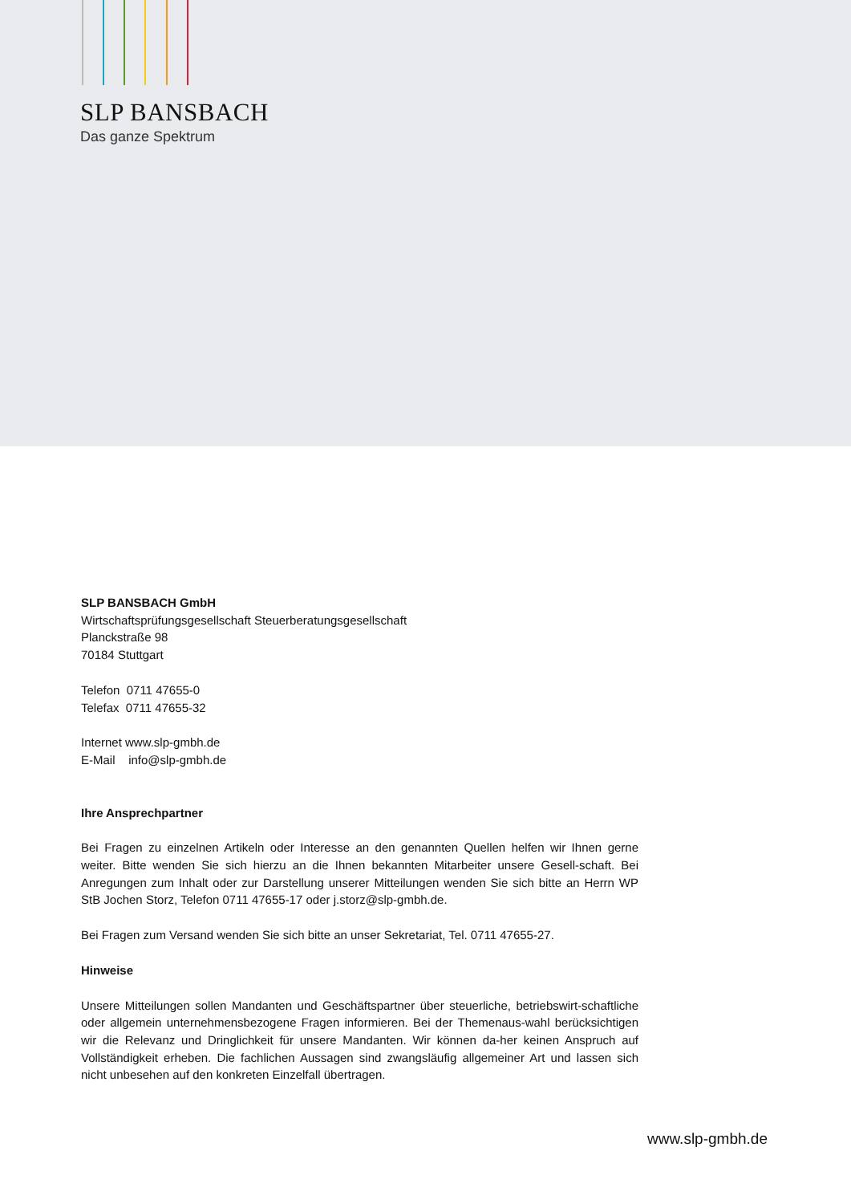SLP BANSBACH
Das ganze Spektrum
SLP BANSBACH GmbH
Wirtschaftsprüfungsgesellschaft Steuerberatungsgesellschaft
Planckstraße 98
70184 Stuttgart
Telefon 0711 47655-0
Telefax 0711 47655-32
Internet www.slp-gmbh.de
E-Mail info@slp-gmbh.de
Ihre Ansprechpartner
Bei Fragen zu einzelnen Artikeln oder Interesse an den genannten Quellen helfen wir Ihnen gerne weiter. Bitte wenden Sie sich hierzu an die Ihnen bekannten Mitarbeiter unsere Gesell-schaft. Bei Anregungen zum Inhalt oder zur Darstellung unserer Mitteilungen wenden Sie sich bitte an Herrn WP StB Jochen Storz, Telefon 0711 47655-17 oder j.storz@slp-gmbh.de.
Bei Fragen zum Versand wenden Sie sich bitte an unser Sekretariat, Tel. 0711 47655-27.
Hinweise
Unsere Mitteilungen sollen Mandanten und Geschäftspartner über steuerliche, betriebswirt-schaftliche oder allgemein unternehmensbezogene Fragen informieren. Bei der Themenaus-wahl berücksichtigen wir die Relevanz und Dringlichkeit für unsere Mandanten. Wir können da-her keinen Anspruch auf Vollständigkeit erheben. Die fachlichen Aussagen sind zwangsläufig allgemeiner Art und lassen sich nicht unbesehen auf den konkreten Einzelfall übertragen.
www.slp-gmbh.de